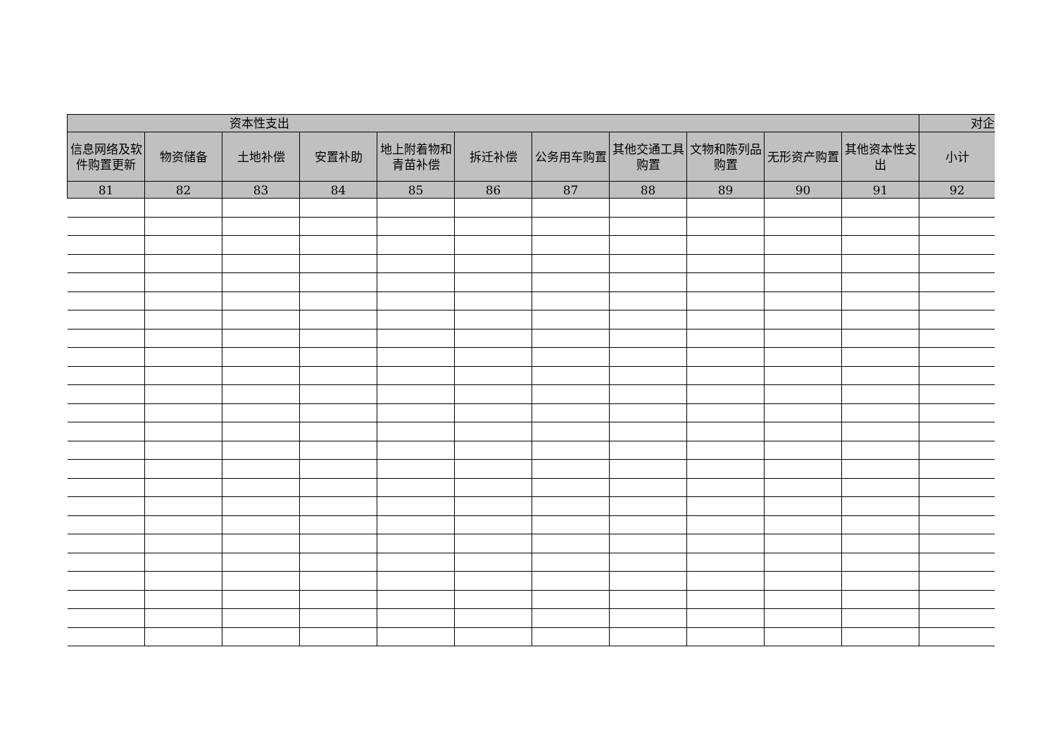| 资本性支出 | | | | | | | | | | | 对企 |
| --- | --- | --- | --- | --- | --- | --- | --- | --- | --- | --- | --- |
| 信息网络及软件购置更新 | 物资储备 | 土地补偿 | 安置补助 | 地上附着物和青苗补偿 | 拆迁补偿 | 公务用车购置 | 其他交通工具购置 | 文物和陈列品购置 | 无形资产购置 | 其他资本性支出 | 小计 |
| 81 | 82 | 83 | 84 | 85 | 86 | 87 | 88 | 89 | 90 | 91 | 92 |